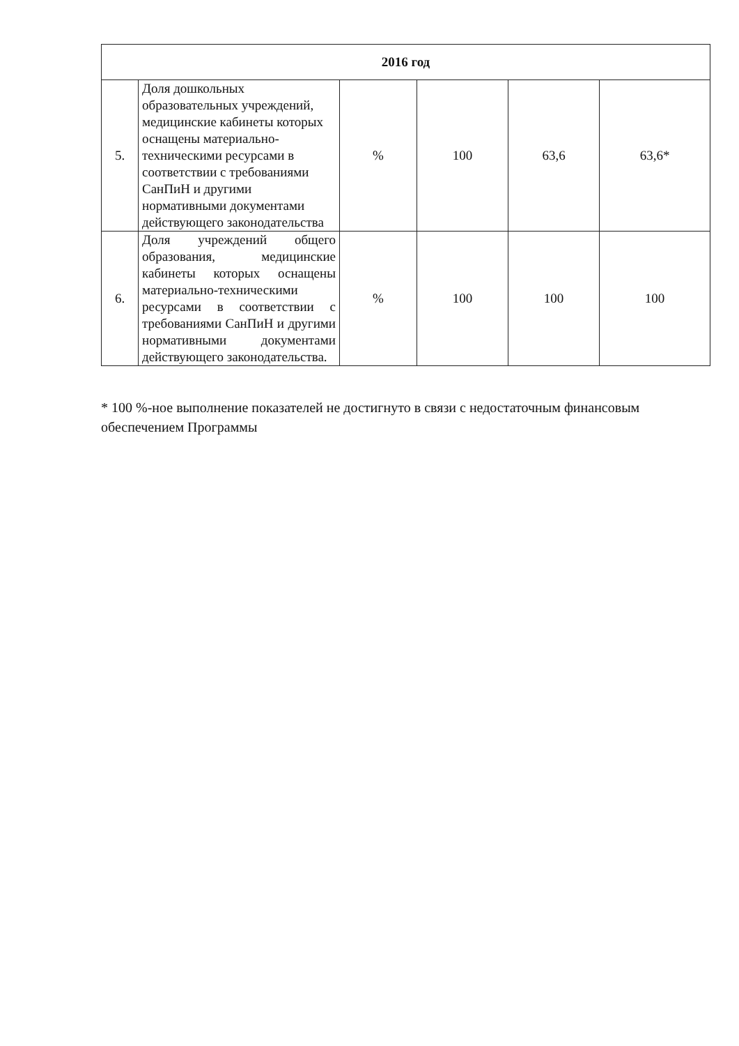| 2016 год | | | | | |
| --- | --- | --- | --- | --- | --- |
| 5. | Доля дошкольных образовательных учреждений, медицинские кабинеты которых оснащены материально-техническими ресурсами в соответствии с требованиями СанПиН и другими нормативными документами действующего законодательства | % | 100 | 63,6 | 63,6* |
| 6. | Доля учреждений общего образования, медицинские кабинеты которых оснащены материально-техническими ресурсами в соответствии с требованиями СанПиН и другими нормативными документами действующего законодательства. | % | 100 | 100 | 100 |
* 100 %-ное выполнение показателей не достигнуто в связи с недостаточным финансовым обеспечением Программы